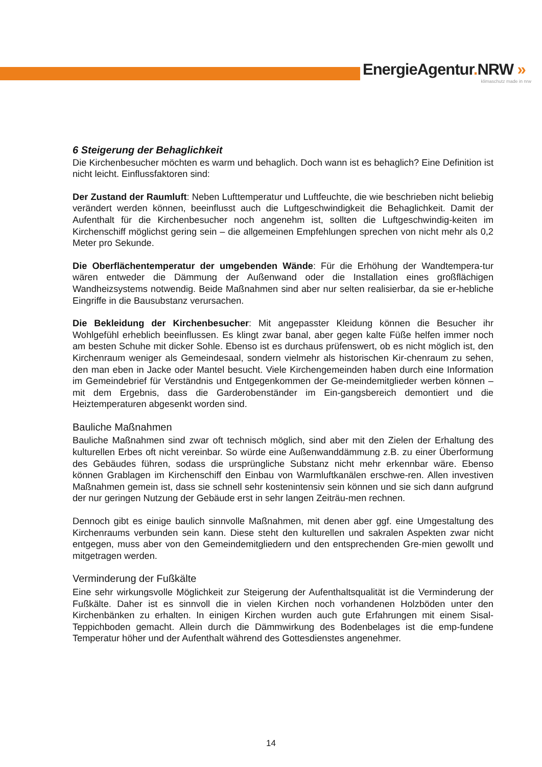EnergieAgentur. NRW »
klimaschutz made in nrw
6 Steigerung der Behaglichkeit
Die Kirchenbesucher möchten es warm und behaglich. Doch wann ist es behaglich? Eine Definition ist nicht leicht. Einflussfaktoren sind:
Der Zustand der Raumluft: Neben Lufttemperatur und Luftfeuchte, die wie beschrieben nicht beliebig verändert werden können, beeinflusst auch die Luftgeschwindigkeit die Behaglichkeit. Damit der Aufenthalt für die Kirchenbesucher noch angenehm ist, sollten die Luftgeschwindig-keiten im Kirchenschiff möglichst gering sein – die allgemeinen Empfehlungen sprechen von nicht mehr als 0,2 Meter pro Sekunde.
Die Oberflächentemperatur der umgebenden Wände: Für die Erhöhung der Wandtempera-tur wären entweder die Dämmung der Außenwand oder die Installation eines großflächigen Wandheizsystems notwendig. Beide Maßnahmen sind aber nur selten realisierbar, da sie er-hebliche Eingriffe in die Bausubstanz verursachen.
Die Bekleidung der Kirchenbesucher: Mit angepasster Kleidung können die Besucher ihr Wohlgefühl erheblich beeinflussen. Es klingt zwar banal, aber gegen kalte Füße helfen immer noch am besten Schuhe mit dicker Sohle. Ebenso ist es durchaus prüfenswert, ob es nicht möglich ist, den Kirchenraum weniger als Gemeindesaal, sondern vielmehr als historischen Kir-chenraum zu sehen, den man eben in Jacke oder Mantel besucht. Viele Kirchengemeinden haben durch eine Information im Gemeindebrief für Verständnis und Entgegenkommen der Ge-meindemitglieder werben können – mit dem Ergebnis, dass die Garderobenständer im Ein-gangsbereich demontiert und die Heiztemperaturen abgesenkt worden sind.
Bauliche Maßnahmen
Bauliche Maßnahmen sind zwar oft technisch möglich, sind aber mit den Zielen der Erhaltung des kulturellen Erbes oft nicht vereinbar. So würde eine Außenwanddämmung z.B. zu einer Überformung des Gebäudes führen, sodass die ursprüngliche Substanz nicht mehr erkennbar wäre. Ebenso können Grablagen im Kirchenschiff den Einbau von Warmluftkanälen erschwe-ren. Allen investiven Maßnahmen gemein ist, dass sie schnell sehr kostenintensiv sein können und sie sich dann aufgrund der nur geringen Nutzung der Gebäude erst in sehr langen Zeiträu-men rechnen.
Dennoch gibt es einige baulich sinnvolle Maßnahmen, mit denen aber ggf. eine Umgestaltung des Kirchenraums verbunden sein kann. Diese steht den kulturellen und sakralen Aspekten zwar nicht entgegen, muss aber von den Gemeindemitgliedern und den entsprechenden Gre-mien gewollt und mitgetragen werden.
Verminderung der Fußkälte
Eine sehr wirkungsvolle Möglichkeit zur Steigerung der Aufenthaltsqualität ist die Verminderung der Fußkälte. Daher ist es sinnvoll die in vielen Kirchen noch vorhandenen Holzböden unter den Kirchenbänken zu erhalten. In einigen Kirchen wurden auch gute Erfahrungen mit einem Sisal-Teppichboden gemacht. Allein durch die Dämmwirkung des Bodenbelages ist die emp-fundene Temperatur höher und der Aufenthalt während des Gottesdienstes angenehmer.
14